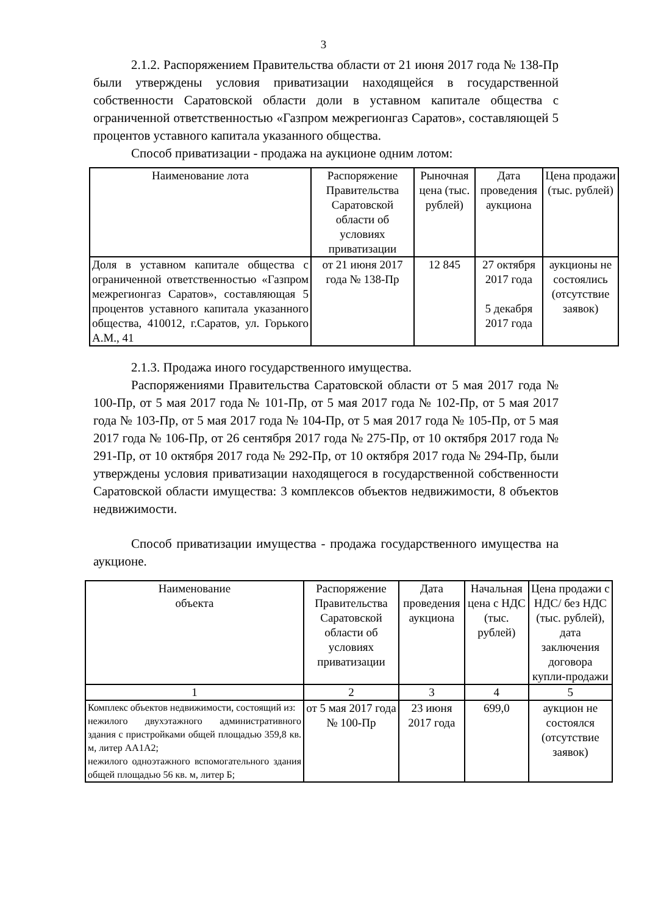3
2.1.2. Распоряжением Правительства области от 21 июня 2017 года № 138-Пр были утверждены условия приватизации находящейся в государственной собственности Саратовской области доли в уставном капитале общества с ограниченной ответственностью «Газпром межрегионгаз Саратов», составляющей 5 процентов уставного капитала указанного общества.
Способ приватизации - продажа на аукционе одним лотом:
| Наименование лота | Распоряжение Правительства Саратовской области об условиях приватизации | Рыночная цена (тыс. рублей) | Дата проведения аукциона | Цена продажи (тыс. рублей) |
| Доля в уставном капитале общества с ограниченной ответственностью «Газпром межрегионгаз Саратов», составляющая 5 процентов уставного капитала указанного общества, 410012, г.Саратов, ул. Горького А.М., 41 | от 21 июня 2017 года № 138-Пр | 12 845 | 27 октября 2017 года 5 декабря 2017 года | аукционы не состоялись (отсутствие заявок) |
2.1.3. Продажа иного государственного имущества.
Распоряжениями Правительства Саратовской области от 5 мая 2017 года № 100-Пр, от 5 мая 2017 года № 101-Пр, от 5 мая 2017 года № 102-Пр, от 5 мая 2017 года № 103-Пр, от 5 мая 2017 года № 104-Пр, от 5 мая 2017 года № 105-Пр, от 5 мая 2017 года № 106-Пр, от 26 сентября 2017 года № 275-Пр, от 10 октября 2017 года № 291-Пр, от 10 октября 2017 года № 292-Пр, от 10 октября 2017 года № 294-Пр, были утверждены условия приватизации находящегося в государственной собственности Саратовской области имущества: 3 комплексов объектов недвижимости, 8 объектов недвижимости.
Способ приватизации имущества - продажа государственного имущества на аукционе.
| Наименование объекта | Распоряжение Правительства Саратовской области об условиях приватизации | Дата проведения аукциона | Начальная цена с НДС (тыс. рублей) | Цена продажи с НДС/ без НДС (тыс. рублей), дата заключения договора купли-продажи |
| 1 | 2 | 3 | 4 | 5 |
| Комплекс объектов недвижимости, состоящий из: нежилого двухэтажного административного здания с пристройками общей площадью 359,8 кв. м, литер АА1А2; нежилого одноэтажного вспомогательного здания общей площадью 56 кв. м, литер Б; | от 5 мая 2017 года № 100-Пр | 23 июня 2017 года | 699,0 | аукцион не состоялся (отсутствие заявок) |